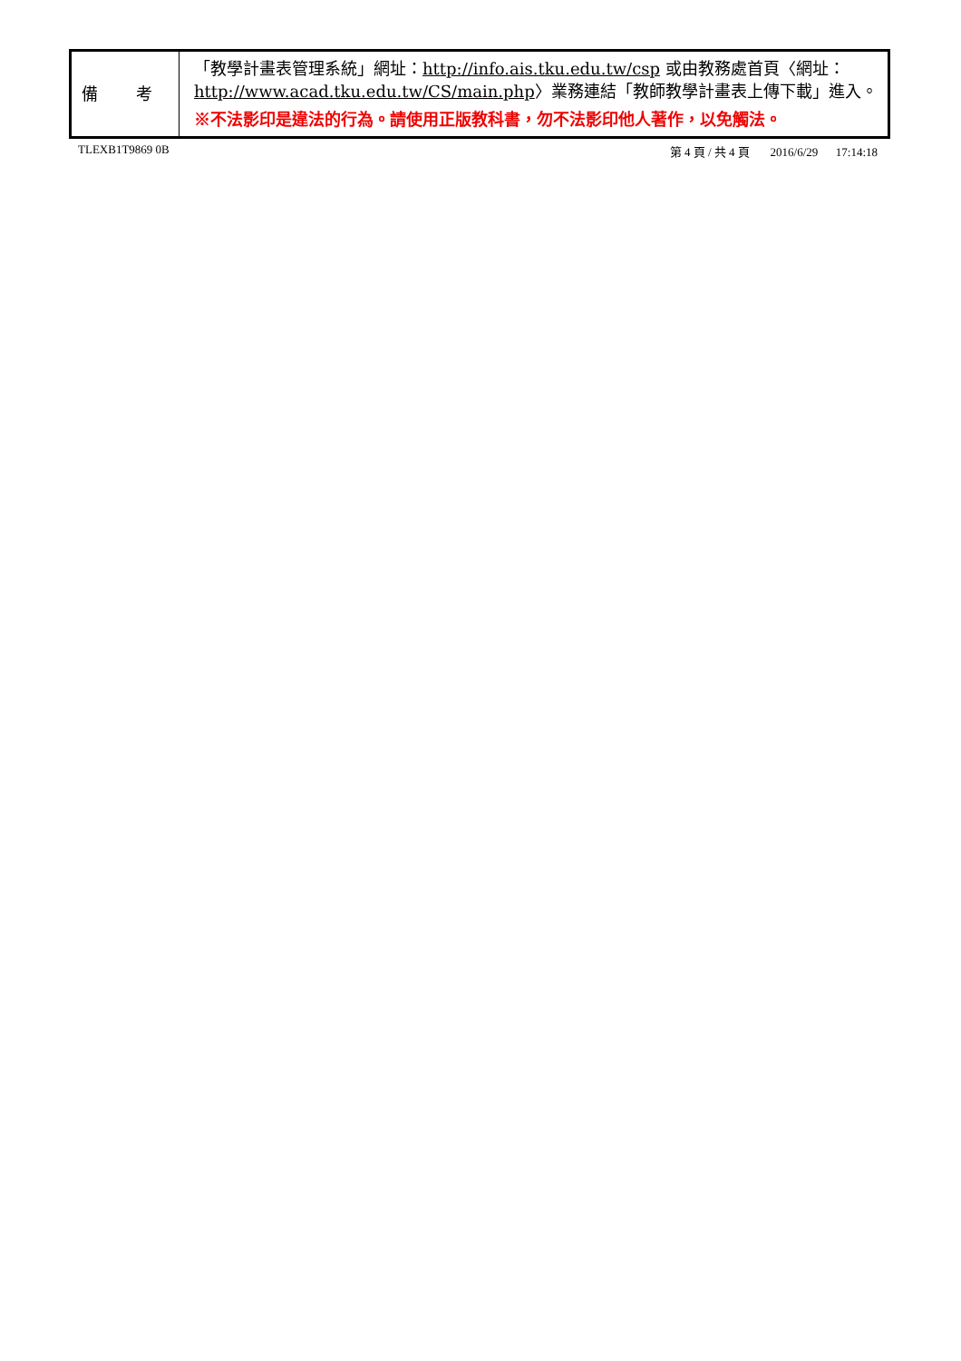| 備 考 | 「教學計畫表管理系統」網址： http://info.ais.tku.edu.tw/csp 或由教務處首頁〈網址： http://www.acad.tku.edu.tw/CS/main.php 〉業務連結「教師教學計畫表上傳下載」進入。 ※不法影印是違法的行為。請使用正版教科書，勿不法影印他人著作，以免觸法。 |
TLEXB1T9869 0B 第 4 頁 / 共 4 頁 2016/6/29 17:14:18